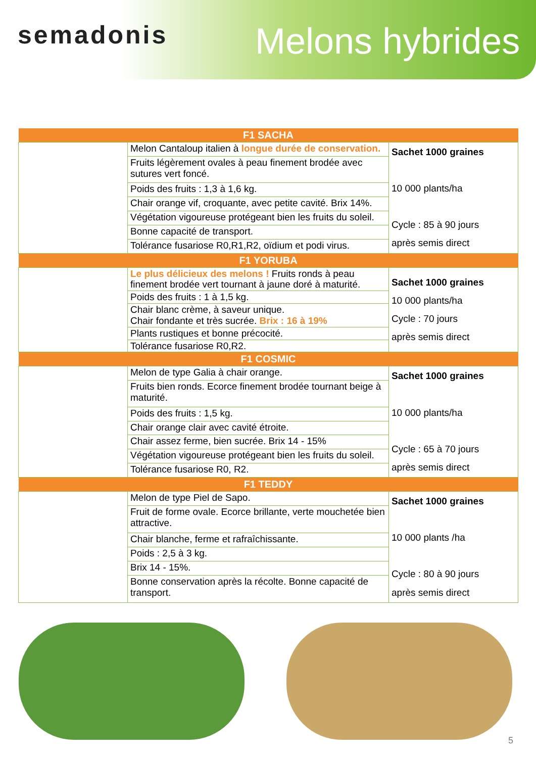semadonis Melons hybrides
| F1 SACHA | | |
| --- | --- | --- |
| | Melon Cantaloup italien à longue durée de conservation. | Sachet 1000 graines 10 000 plants/ha Cycle : 85 à 90 jours après semis direct |
| | Fruits légèrement ovales à peau finement brodée avec sutures vert foncé. | |
| | Poids des fruits : 1,3 à 1,6 kg. | |
| | Chair orange vif, croquante, avec petite cavité. Brix 14%. | |
| | Végétation vigoureuse protégeant bien les fruits du soleil. | |
| | Bonne capacité de transport. | |
| | Tolérance fusariose R0,R1,R2, oïdium et podi virus. | |
| F1 YORUBA | | |
| | Le plus délicieux des melons ! Fruits ronds à peau finement brodée vert tournant à jaune doré à maturité. | Sachet 1000 graines 10 000 plants/ha Cycle : 70 jours après semis direct |
| | Poids des fruits : 1 à 1,5 kg. | |
| | Chair blanc crème, à saveur unique. Chair fondante et très sucrée. Brix : 16 à 19% | |
| | Plants rustiques et bonne précocité. | |
| | Tolérance fusariose R0,R2. | |
| F1 COSMIC | | |
| | Melon de type Galia à chair orange. | Sachet 1000 graines 10 000 plants/ha Cycle : 65 à 70 jours après semis direct |
| | Fruits bien ronds. Ecorce finement brodée tournant beige à maturité. | |
| | Poids des fruits : 1,5 kg. | |
| | Chair orange clair avec cavité étroite. | |
| | Chair assez ferme, bien sucrée. Brix 14 - 15% | |
| | Végétation vigoureuse protégeant bien les fruits du soleil. | |
| | Tolérance fusariose R0, R2. | |
| F1 TEDDY | | |
| | Melon de type Piel de Sapo. | Sachet 1000 graines 10 000 plants /ha Cycle : 80 à 90 jours après semis direct |
| | Fruit de forme ovale. Ecorce brillante, verte mouchetée bien attractive. | |
| | Chair blanche, ferme et rafraîchissante. | |
| | Poids : 2,5 à 3 kg. | |
| | Brix 14 - 15%. | |
| | Bonne conservation après la récolte. Bonne capacité de transport. | |
5